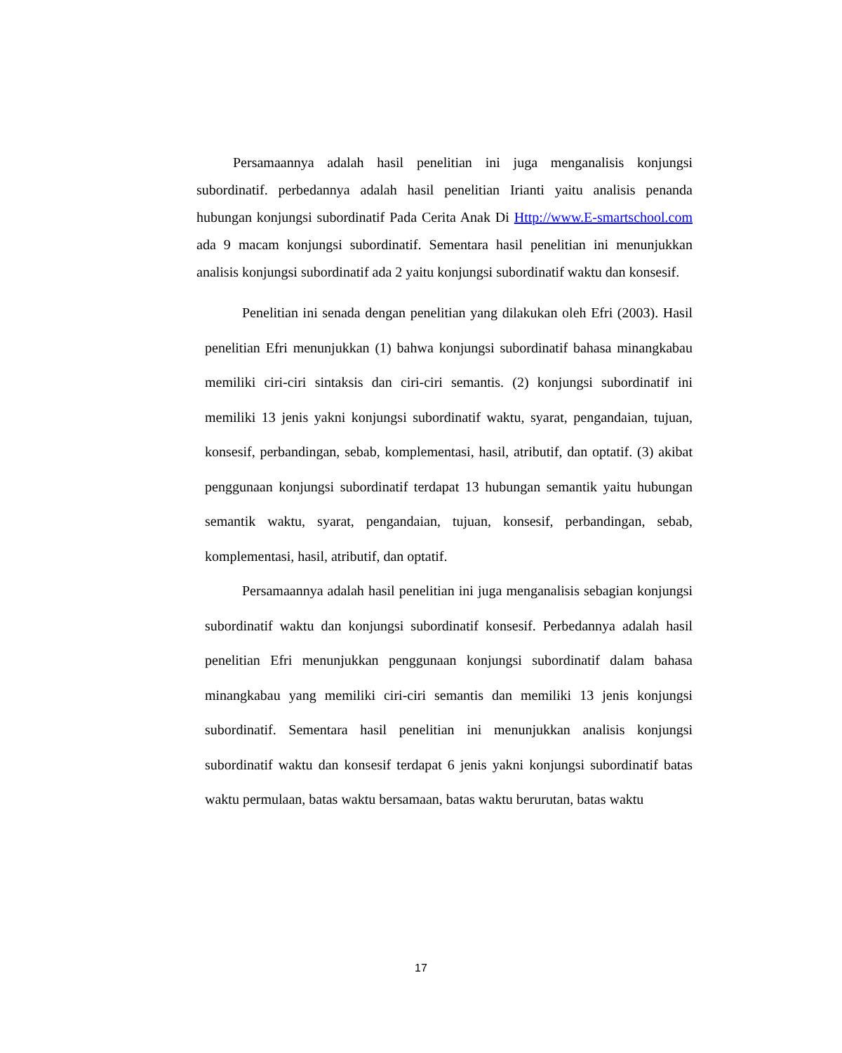Persamaannya adalah hasil penelitian ini juga menganalisis konjungsi subordinatif. perbedannya adalah hasil penelitian Irianti yaitu analisis penanda hubungan konjungsi subordinatif Pada Cerita Anak Di Http://www.E-smartschool.com ada 9 macam konjungsi subordinatif. Sementara hasil penelitian ini menunjukkan analisis konjungsi subordinatif ada 2 yaitu konjungsi subordinatif waktu dan konsesif.
Penelitian ini senada dengan penelitian yang dilakukan oleh Efri (2003). Hasil penelitian Efri menunjukkan (1) bahwa konjungsi subordinatif bahasa minangkabau memiliki ciri-ciri sintaksis dan ciri-ciri semantis. (2) konjungsi subordinatif ini memiliki 13 jenis yakni konjungsi subordinatif waktu, syarat, pengandaian, tujuan, konsesif, perbandingan, sebab, komplementasi, hasil, atributif, dan optatif. (3) akibat penggunaan konjungsi subordinatif terdapat 13 hubungan semantik yaitu hubungan semantik waktu, syarat, pengandaian, tujuan, konsesif, perbandingan, sebab, komplementasi, hasil, atributif, dan optatif.
Persamaannya adalah hasil penelitian ini juga menganalisis sebagian konjungsi subordinatif waktu dan konjungsi subordinatif konsesif. Perbedannya adalah hasil penelitian Efri menunjukkan penggunaan konjungsi subordinatif dalam bahasa minangkabau yang memiliki ciri-ciri semantis dan memiliki 13 jenis konjungsi subordinatif. Sementara hasil penelitian ini menunjukkan analisis konjungsi subordinatif waktu dan konsesif terdapat 6 jenis yakni konjungsi subordinatif batas waktu permulaan, batas waktu bersamaan, batas waktu berurutan, batas waktu
17